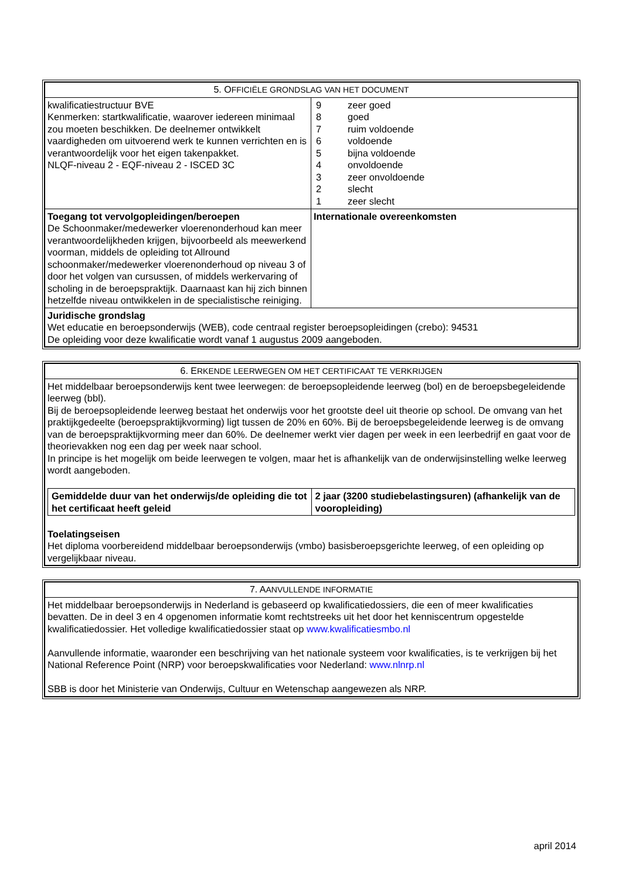| 5. O FFICIËLE GRONDSLAG VAN HET DOCUMENT | |
| --- | --- |
| kwalificatiestructuur BVE Kenmerken: startkwalificatie, waarover iedereen minimaal zou moeten beschikken. De deelnemer ontwikkelt vaardigheden om uitvoerend werk te kunnen verrichten en is verantwoordelijk voor het eigen takenpakket. NLQF-niveau 2 - EQF-niveau 2 - ISCED 3C | / 9 / zeer goed / / 8 / goed / / 7 / ruim voldoende / / 6 / voldoende / / 5 / bijna voldoende / / 4 / onvoldoende / / 3 / zeer onvoldoende / / 2 / slecht / / 1 / zeer slecht / |
| Toegang tot vervolgopleidingen/beroepen De Schoonmaker/medewerker vloerenonderhoud kan meer verantwoordelijkheden krijgen, bijvoorbeeld als meewerkend voorman, middels de opleiding tot Allround schoonmaker/medewerker vloerenonderhoud op niveau 3 of door het volgen van cursussen, of middels werkervaring of scholing in de beroepspraktijk. Daarnaast kan hij zich binnen hetzelfde niveau ontwikkelen in de specialistische reiniging. | Internationale overeenkomsten |
| Juridische grondslag Wet educatie en beroepsonderwijs (WEB), code centraal register beroepsopleidingen (crebo): 94531 De opleiding voor deze kwalificatie wordt vanaf 1 augustus 2009 aangeboden. | |
| 6. E RKENDE LEERWEGEN OM HET CERTIFICAAT TE VERKRIJGEN |
| --- |
| Het middelbaar beroepsonderwijs kent twee leerwegen: de beroepsopleidende leerweg (bol) en de beroepsbegeleidende leerweg (bbl). Bij de beroepsopleidende leerweg bestaat het onderwijs voor het grootste deel uit theorie op school. De omvang van het praktijkgedeelte (beroepspraktijkvorming) ligt tussen de 20% en 60%. Bij de beroepsbegeleidende leerweg is de omvang van de beroepspraktijkvorming meer dan 60%. De deelnemer werkt vier dagen per week in een leerbedrijf en gaat voor de theorievakken nog een dag per week naar school. In principe is het mogelijk om beide leerwegen te volgen, maar het is afhankelijk van de onderwijsinstelling welke leerweg wordt aangeboden. / Gemiddelde duur van het onderwijs/de opleiding die tot het certificaat heeft geleid / 2 jaar (3200 studiebelastingsuren) (afhankelijk van de vooropleiding) / Toelatingseisen Het diploma voorbereidend middelbaar beroepsonderwijs (vmbo) basisberoepsgerichte leerweg, of een opleiding op vergelijkbaar niveau. |
| 7. A ANVULLENDE INFORMATIE |
| --- |
| Het middelbaar beroepsonderwijs in Nederland is gebaseerd op kwalificatiedossiers, die een of meer kwalificaties bevatten. De in deel 3 en 4 opgenomen informatie komt rechtstreeks uit het door het kenniscentrum opgestelde kwalificatiedossier. Het volledige kwalificatiedossier staat op www.kwalificatiesmbo.nl Aanvullende informatie, waaronder een beschrijving van het nationale systeem voor kwalificaties, is te verkrijgen bij het National Reference Point (NRP) voor beroepskwalificaties voor Nederland: www.nlnrp.nl SBB is door het Ministerie van Onderwijs, Cultuur en Wetenschap aangewezen als NRP. |
april 2014